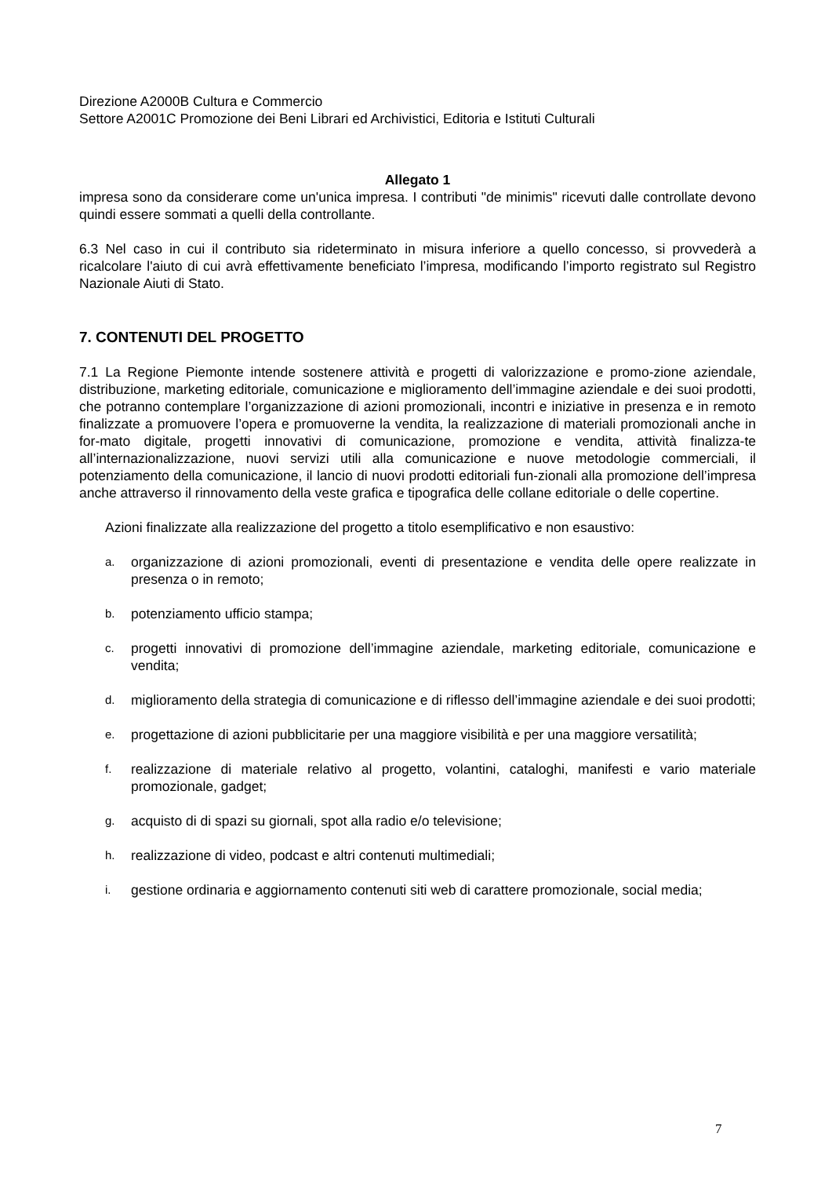Direzione A2000B Cultura e Commercio
Settore A2001C Promozione dei Beni Librari ed Archivistici, Editoria e Istituti Culturali
Allegato 1
impresa sono da considerare come un'unica impresa. I contributi "de minimis" ricevuti dalle controllate devono quindi essere sommati a quelli della controllante.
6.3 Nel caso in cui il contributo sia rideterminato in misura inferiore a quello concesso, si provvederà a ricalcolare l'aiuto di cui avrà effettivamente beneficiato l’impresa, modificando l’importo registrato sul Registro Nazionale Aiuti di Stato.
7. CONTENUTI DEL PROGETTO
7.1 La Regione Piemonte intende sostenere attività e progetti di valorizzazione e promo-zione aziendale, distribuzione, marketing editoriale, comunicazione e miglioramento dell’immagine aziendale e dei suoi prodotti, che potranno contemplare l’organizzazione di azioni promozionali, incontri e iniziative in presenza e in remoto finalizzate a promuovere l’opera e promuoverne la vendita, la realizzazione di materiali promozionali anche in for-mato digitale, progetti innovativi di comunicazione, promozione e vendita, attività finalizza-te all’internazionalizzazione, nuovi servizi utili alla comunicazione e nuove metodologie commerciali, il potenziamento della comunicazione, il lancio di nuovi prodotti editoriali fun-zionali alla promozione dell’impresa anche attraverso il rinnovamento della veste grafica e tipografica delle collane editoriale o delle copertine.
Azioni finalizzate alla realizzazione del progetto a titolo esemplificativo e non esaustivo:
a.
organizzazione di azioni promozionali, eventi di presentazione e vendita delle opere realizzate in presenza o in remoto;
b.
potenziamento ufficio stampa;
c.
progetti innovativi di promozione dell’immagine aziendale, marketing editoriale, comunicazione e vendita;
d.
miglioramento della strategia di comunicazione e di riflesso dell’immagine aziendale e dei suoi prodotti;
e.
progettazione di azioni pubblicitarie per una maggiore visibilità e per una maggiore versatilità;
f.
realizzazione di materiale relativo al progetto, volantini, cataloghi, manifesti e vario materiale promozionale, gadget;
g.
acquisto di di spazi su giornali, spot alla radio e/o televisione;
h.
realizzazione di video, podcast e altri contenuti multimediali;
i.
gestione ordinaria e aggiornamento contenuti siti web di carattere promozionale, social media;
7